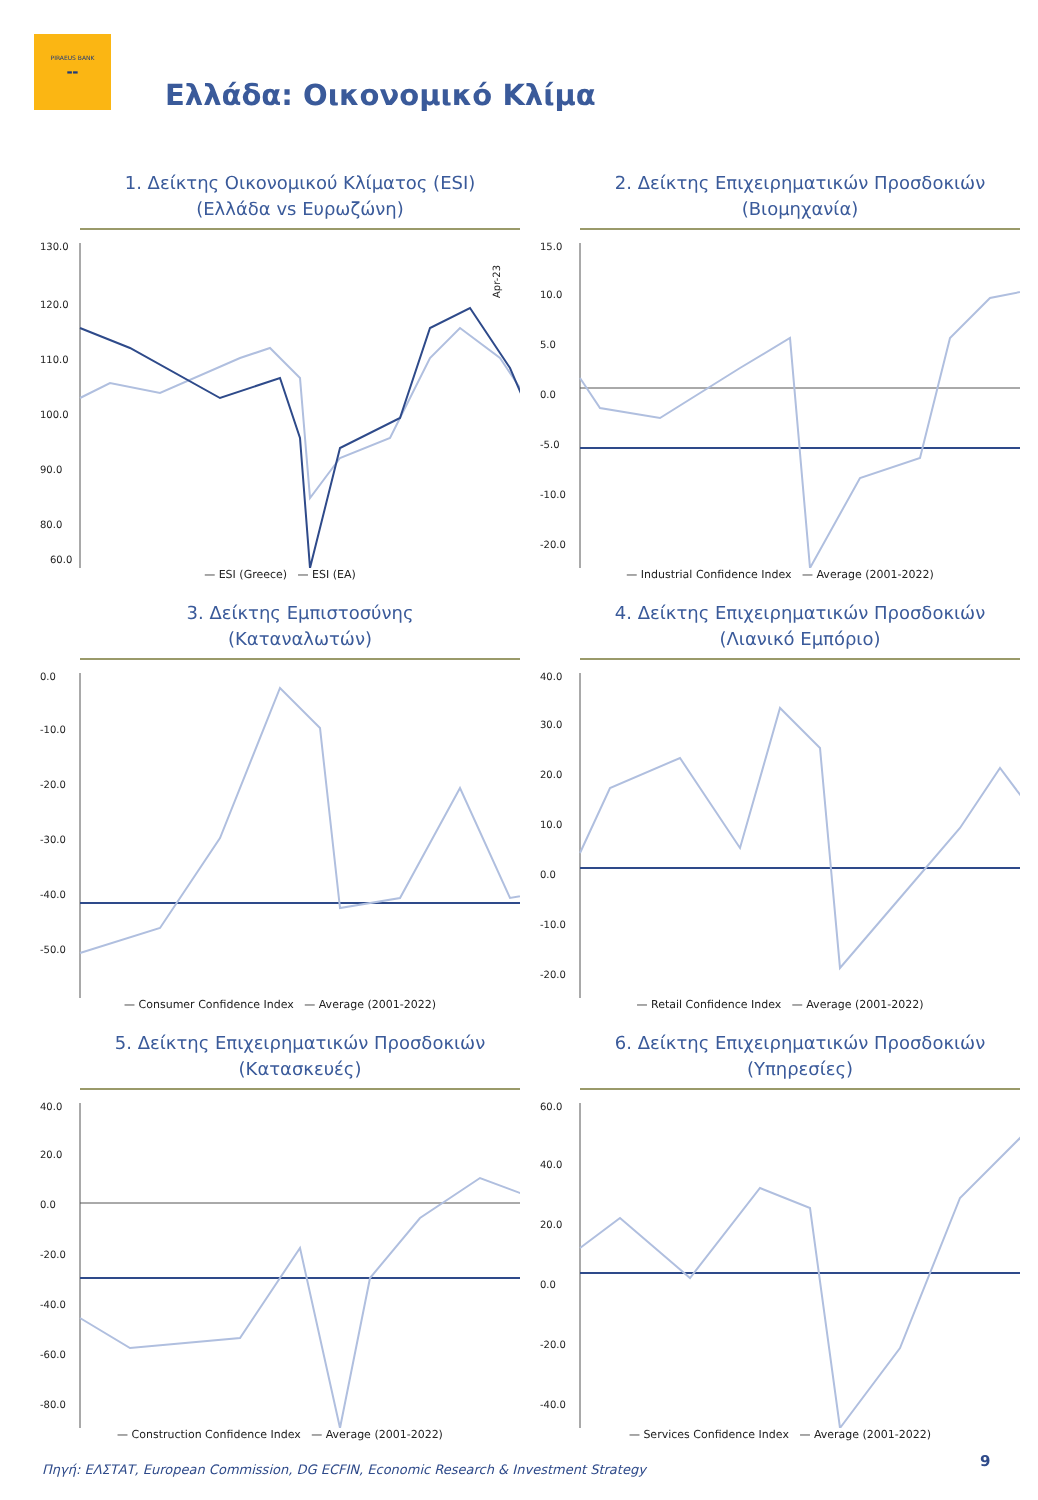PIRAEUS BANK
▬▬
Ελλάδα: Οικονομικό Κλίμα
1. Δείκτης Οικονομικού Κλίματος (ESI)
(Ελλάδα vs Ευρωζώνη)
130.0
120.0
110.0
100.0
90.0
80.0
60.0
Apr-23
— ESI (Greece) — ESI (EA)
2. Δείκτης Επιχειρηματικών Προσδοκιών
(Βιομηχανία)
15.0
10.0
5.0
0.0
-5.0
-10.0
-20.0
— Industrial Confidence Index — Average (2001-2022)
3. Δείκτης Εμπιστοσύνης
(Καταναλωτών)
0.0
-10.0
-20.0
-30.0
-40.0
-50.0
— Consumer Confidence Index — Average (2001-2022)
4. Δείκτης Επιχειρηματικών Προσδοκιών
(Λιανικό Εμπόριο)
40.0
30.0
20.0
10.0
0.0
-10.0
-20.0
— Retail Confidence Index — Average (2001-2022)
5. Δείκτης Επιχειρηματικών Προσδοκιών
(Κατασκευές)
40.0
20.0
0.0
-20.0
-40.0
-60.0
-80.0
— Construction Confidence Index — Average (2001-2022)
6. Δείκτης Επιχειρηματικών Προσδοκιών
(Υπηρεσίες)
60.0
40.0
20.0
0.0
-20.0
-40.0
— Services Confidence Index — Average (2001-2022)
Πηγή: ΕΛΣΤΑΤ, European Commission, DG ECFIN, Economic Research & Investment Strategy
9